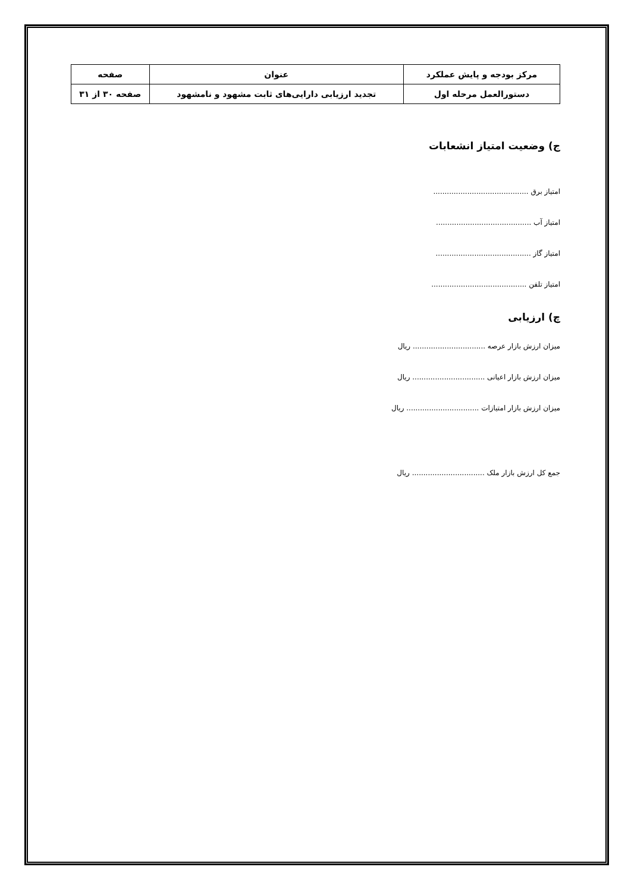| مرکز بودجه و پایش عملکرد | عنوان | صفحه |
| دستورالعمل مرحله اول | تجدید ارزیابی دارایی‌های ثابت مشهود و نامشهود | صفحه ۳۰ از ۳۱ |
ج) وضعیت امتیاز انشعابات
امتیاز برق ..........................................
امتیاز آب ..........................................
امتیاز گاز ..........................................
امتیاز تلفن ..........................................
چ) ارزیابی
میزان ارزش بازار عرصه ................................ ریال
میزان ارزش بازار اعیانی ................................ ریال
میزان ارزش بازار امتیازات ................................ ریال
جمع کل ارزش بازار ملک ................................ ریال